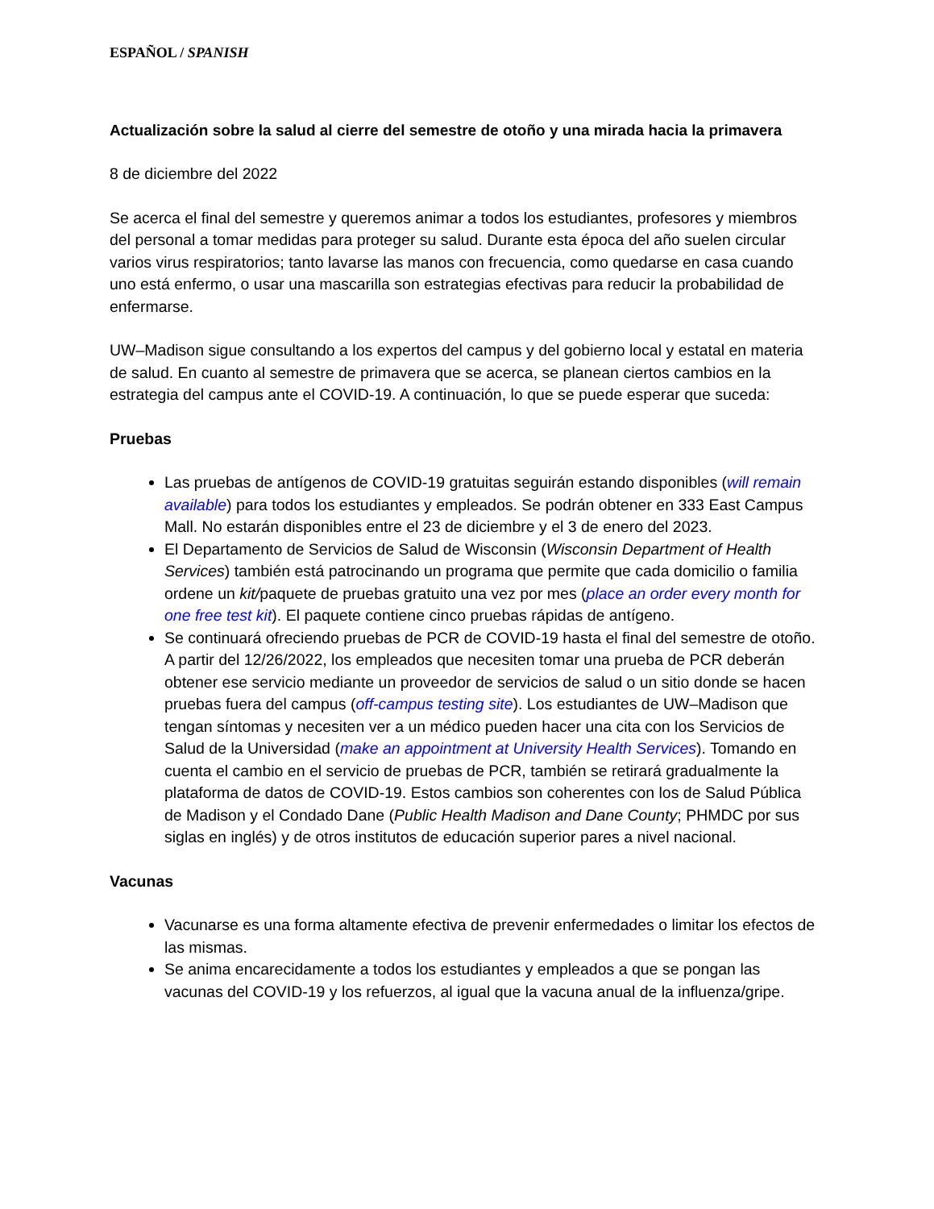ESPAÑOL / SPANISH
Actualización sobre la salud al cierre del semestre de otoño y una mirada hacia la primavera
8 de diciembre del 2022
Se acerca el final del semestre y queremos animar a todos los estudiantes, profesores y miembros del personal a tomar medidas para proteger su salud. Durante esta época del año suelen circular varios virus respiratorios; tanto lavarse las manos con frecuencia, como quedarse en casa cuando uno está enfermo, o usar una mascarilla son estrategias efectivas para reducir la probabilidad de enfermarse.
UW–Madison sigue consultando a los expertos del campus y del gobierno local y estatal en materia de salud. En cuanto al semestre de primavera que se acerca, se planean ciertos cambios en la estrategia del campus ante el COVID-19. A continuación, lo que se puede esperar que suceda:
Pruebas
Las pruebas de antígenos de COVID-19 gratuitas seguirán estando disponibles (will remain available) para todos los estudiantes y empleados. Se podrán obtener en 333 East Campus Mall. No estarán disponibles entre el 23 de diciembre y el 3 de enero del 2023.
El Departamento de Servicios de Salud de Wisconsin (Wisconsin Department of Health Services) también está patrocinando un programa que permite que cada domicilio o familia ordene un kit/paquete de pruebas gratuito una vez por mes (place an order every month for one free test kit). El paquete contiene cinco pruebas rápidas de antígeno.
Se continuará ofreciendo pruebas de PCR de COVID-19 hasta el final del semestre de otoño. A partir del 12/26/2022, los empleados que necesiten tomar una prueba de PCR deberán obtener ese servicio mediante un proveedor de servicios de salud o un sitio donde se hacen pruebas fuera del campus (off-campus testing site). Los estudiantes de UW–Madison que tengan síntomas y necesiten ver a un médico pueden hacer una cita con los Servicios de Salud de la Universidad (make an appointment at University Health Services). Tomando en cuenta el cambio en el servicio de pruebas de PCR, también se retirará gradualmente la plataforma de datos de COVID-19. Estos cambios son coherentes con los de Salud Pública de Madison y el Condado Dane (Public Health Madison and Dane County; PHMDC por sus siglas en inglés) y de otros institutos de educación superior pares a nivel nacional.
Vacunas
Vacunarse es una forma altamente efectiva de prevenir enfermedades o limitar los efectos de las mismas.
Se anima encarecidamente a todos los estudiantes y empleados a que se pongan las vacunas del COVID-19 y los refuerzos, al igual que la vacuna anual de la influenza/gripe.